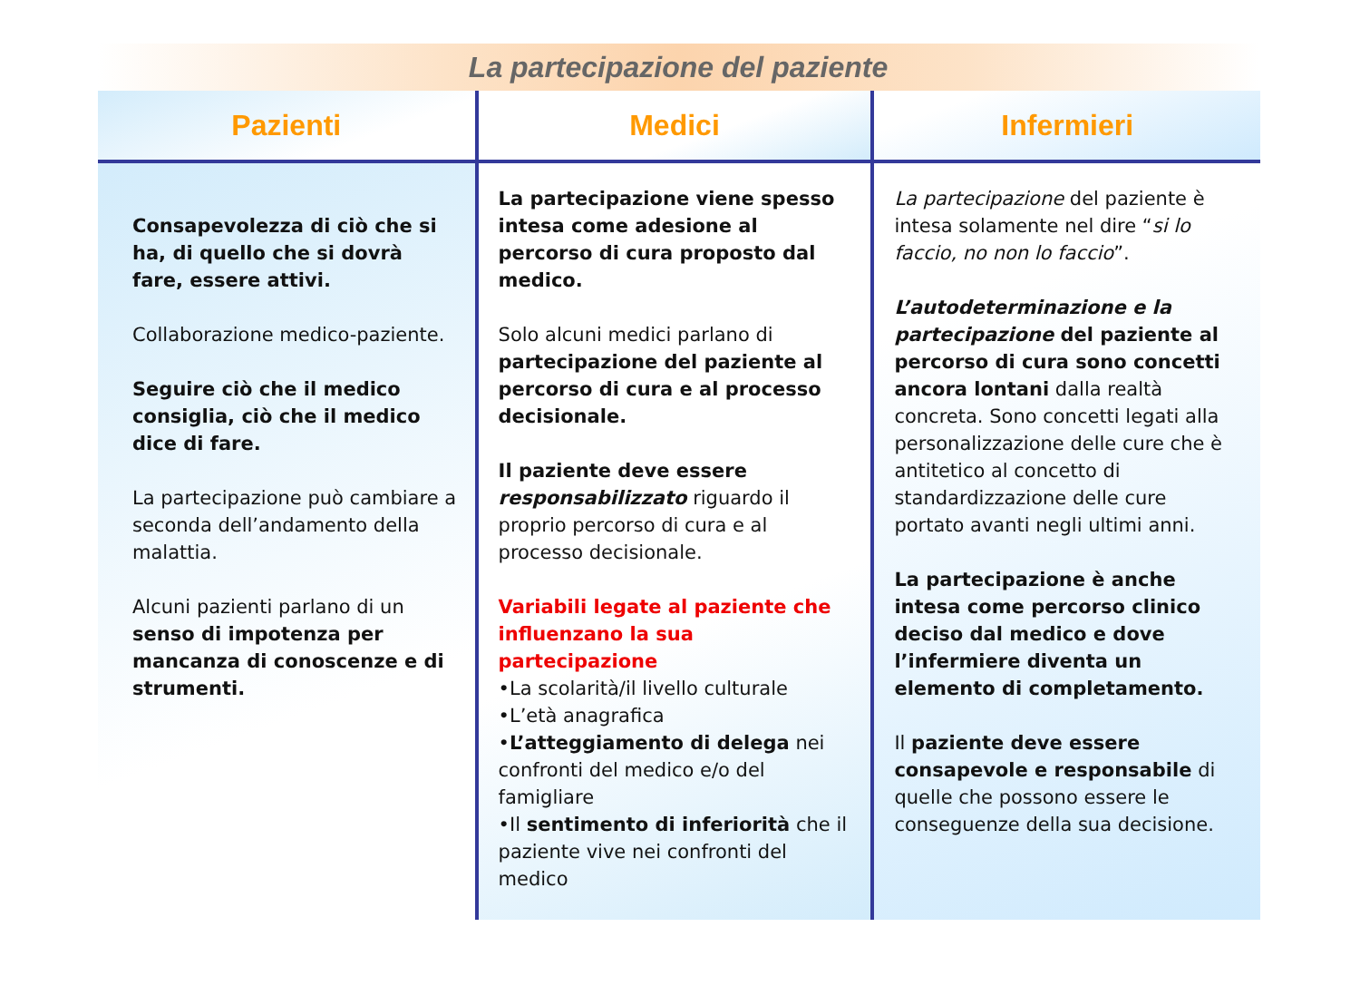La partecipazione del paziente
| Pazienti | Medici | Infermieri |
| --- | --- | --- |
| Consapevolezza di ciò che si ha, di quello che si dovrà fare, essere attivi. Collaborazione medico-paziente. Seguire ciò che il medico consiglia, ciò che il medico dice di fare. La partecipazione può cambiare a seconda dell’andamento della malattia. Alcuni pazienti parlano di un senso di impotenza per mancanza di conoscenze e di strumenti. | La partecipazione viene spesso intesa come adesione al percorso di cura proposto dal medico. Solo alcuni medici parlano di partecipazione del paziente al percorso di cura e al processo decisionale. Il paziente deve essere responsabilizzato riguardo il proprio percorso di cura e al processo decisionale. Variabili legate al paziente che influenzano la sua partecipazione •La scolarità/il livello culturale •L’età anagrafica • L’atteggiamento di delega nei confronti del medico e/o del famigliare •Il sentimento di inferiorità che il paziente vive nei confronti del medico | La partecipazione del paziente è intesa solamente nel dire “ si lo faccio, no non lo faccio ”. L’autodeterminazione e la partecipazione del paziente al percorso di cura sono concetti ancora lontani dalla realtà concreta. Sono concetti legati alla personalizzazione delle cure che è antitetico al concetto di standardizzazione delle cure portato avanti negli ultimi anni. La partecipazione è anche intesa come percorso clinico deciso dal medico e dove l’infermiere diventa un elemento di completamento. Il paziente deve essere consapevole e responsabile di quelle che possono essere le conseguenze della sua decisione. |